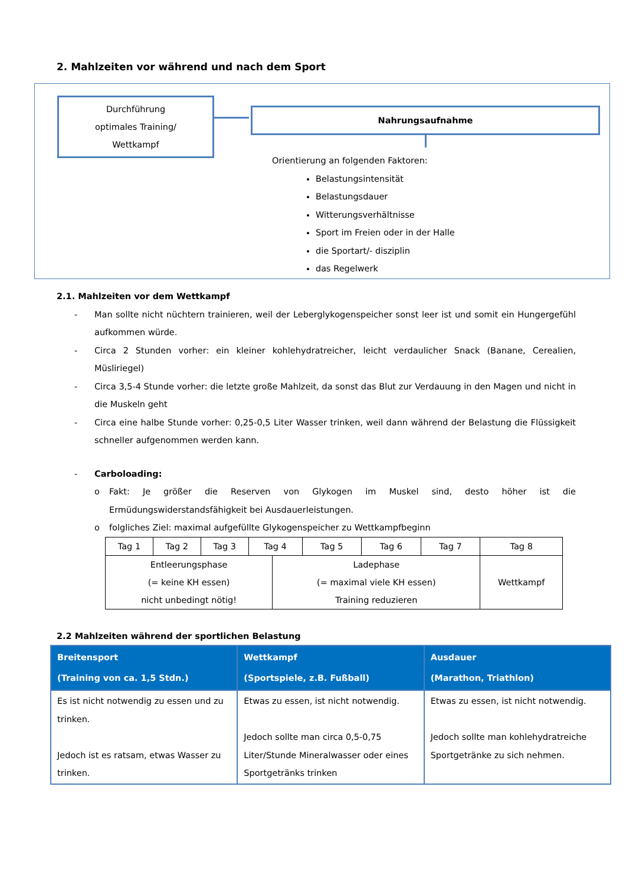2. Mahlzeiten vor während und nach dem Sport
Durchführung
optimales Training/
Wettkampf
Nahrungsaufnahme
Orientierung an folgenden Faktoren:
Belastungsintensität
Belastungsdauer
Witterungsverhältnisse
Sport im Freien oder in der Halle
die Sportart/- disziplin
das Regelwerk
2.1. Mahlzeiten vor dem Wettkampf
- Man sollte nicht nüchtern trainieren, weil der Leberglykogenspeicher sonst leer ist und somit ein Hungergefühl aufkommen würde.
- Circa 2 Stunden vorher: ein kleiner kohlehydratreicher, leicht verdaulicher Snack (Banane, Cerealien, Müsliriegel)
- Circa 3,5-4 Stunde vorher: die letzte große Mahlzeit, da sonst das Blut zur Verdauung in den Magen und nicht in die Muskeln geht
- Circa eine halbe Stunde vorher: 0,25-0,5 Liter Wasser trinken, weil dann während der Belastung die Flüssigkeit schneller aufgenommen werden kann.
- Carboloading:
o Fakt: Je größer die Reserven von Glykogen im Muskel sind, desto höher ist die Ermüdungswiderstandsfähigkeit bei Ausdauerleistungen.
o folgliches Ziel: maximal aufgefüllte Glykogenspeicher zu Wettkampfbeginn
| Tag 1 | Tag 2 | Tag 3 | Tag 4 | | Tag 5 | Tag 6 | Tag 7 | Tag 8 |
| Entleerungsphase (= keine KH essen) nicht unbedingt nötig! | | | | Ladephase (= maximal viele KH essen) Training reduzieren | | | | Wettkampf |
2.2 Mahlzeiten während der sportlichen Belastung
| Breitensport (Training von ca. 1,5 Stdn.) | Wettkampf (Sportspiele, z.B. Fußball) | Ausdauer (Marathon, Triathlon) |
| --- | --- | --- |
| Es ist nicht notwendig zu essen und zu trinken. Jedoch ist es ratsam, etwas Wasser zu trinken. | Etwas zu essen, ist nicht notwendig. Jedoch sollte man circa 0,5-0,75 Liter/Stunde Mineralwasser oder eines Sportgetränks trinken | Etwas zu essen, ist nicht notwendig. Jedoch sollte man kohlehydratreiche Sportgetränke zu sich nehmen. |